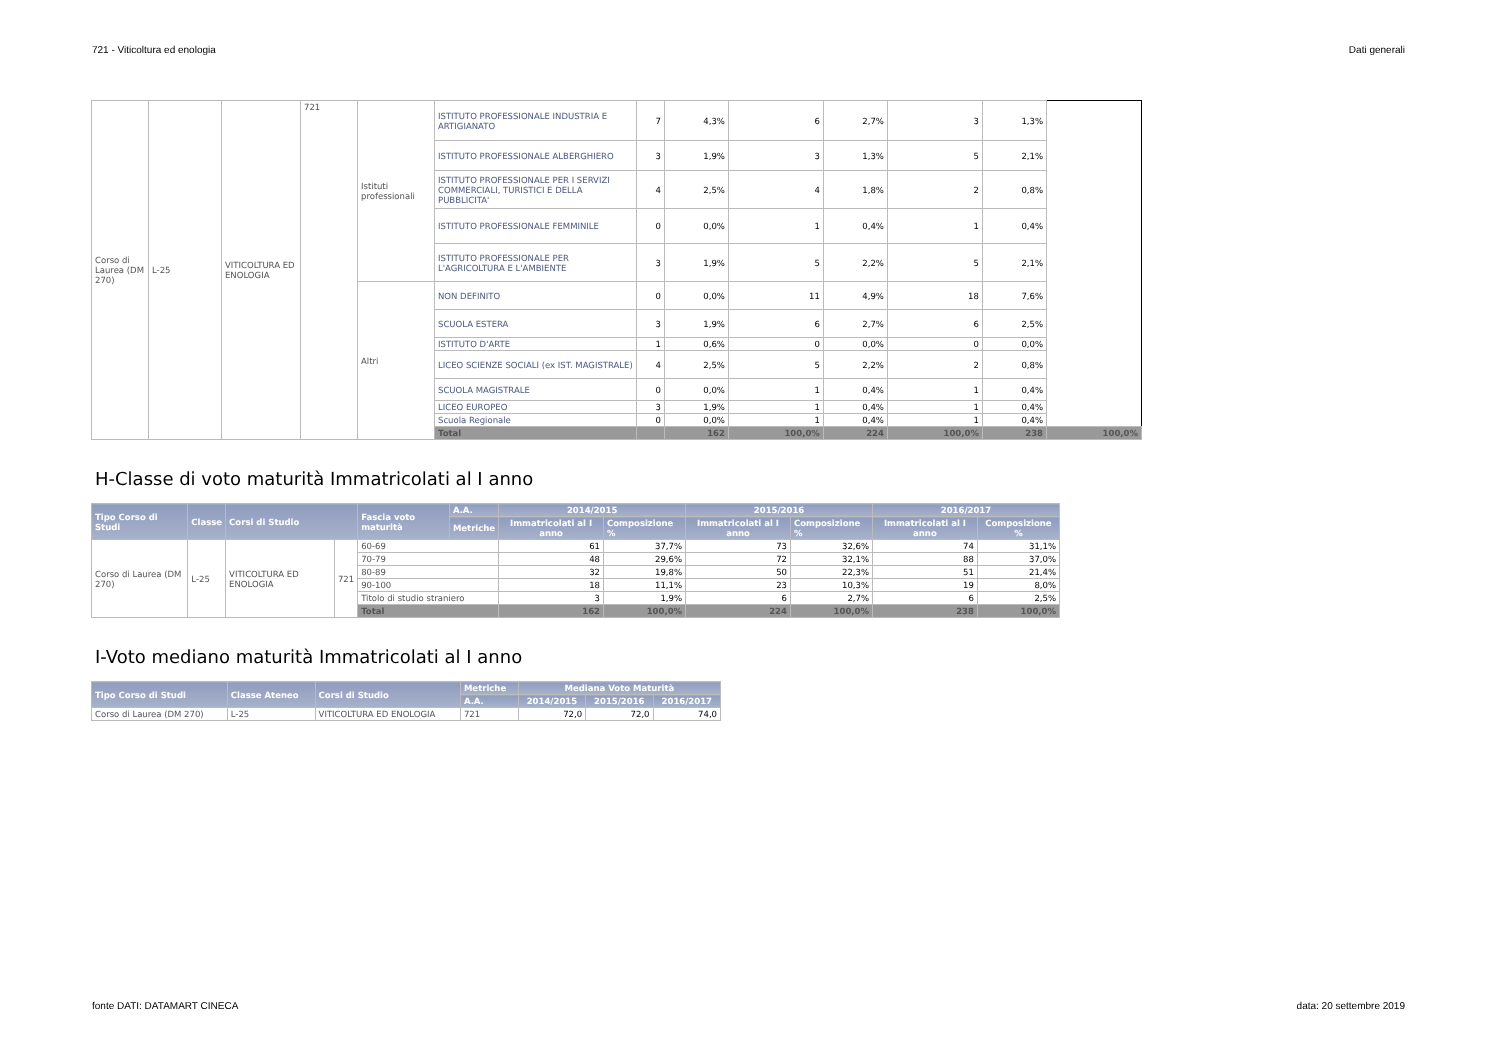721 - Viticoltura ed enologia Dati generali
| Corso di Laurea (DM 270) | L-25 | VITICOLTURA ED ENOLOGIA | 721 | Istituti professionali | ISTITUTO PROFESSIONALE INDUSTRIA E ARTIGIANATO | 7 | 4,3% | 6 | 2,7% | 3 | 1,3% | |
| | | | | | ISTITUTO PROFESSIONALE ALBERGHIERO | 3 | 1,9% | 3 | 1,3% | 5 | 2,1% | |
| | | | | | ISTITUTO PROFESSIONALE PER I SERVIZI COMMERCIALI, TURISTICI E DELLA PUBBLICITA' | 4 | 2,5% | 4 | 1,8% | 2 | 0,8% | |
| | | | | | ISTITUTO PROFESSIONALE FEMMINILE | 0 | 0,0% | 1 | 0,4% | 1 | 0,4% | |
| | | | | | ISTITUTO PROFESSIONALE PER L'AGRICOLTURA E L'AMBIENTE | 3 | 1,9% | 5 | 2,2% | 5 | 2,1% | |
| | | | | Altri | NON DEFINITO | 0 | 0,0% | 11 | 4,9% | 18 | 7,6% | |
| | | | | | SCUOLA ESTERA | 3 | 1,9% | 6 | 2,7% | 6 | 2,5% | |
| | | | | | ISTITUTO D'ARTE | 1 | 0,6% | 0 | 0,0% | 0 | 0,0% | |
| | | | | | LICEO SCIENZE SOCIALI (ex IST. MAGISTRALE) | 4 | 2,5% | 5 | 2,2% | 2 | 0,8% | |
| | | | | | SCUOLA MAGISTRALE | 0 | 0,0% | 1 | 0,4% | 1 | 0,4% | |
| | | | | | LICEO EUROPEO | 3 | 1,9% | 1 | 0,4% | 1 | 0,4% | |
| | | | | | Scuola Regionale | 0 | 0,0% | 1 | 0,4% | 1 | 0,4% | |
| | | | | | Total | | 162 | 100,0% | 224 | 100,0% | 238 | 100,0% |
H-Classe di voto maturità Immatricolati al I anno
| Tipo Corso di Studi | Classe | Corsi di Studio | | Fascia voto maturità | A.A. | 2014/2015 | | 2015/2016 | | 2016/2017 | |
| --- | --- | --- | --- | --- | --- | --- | --- | --- | --- | --- | --- |
| | | | | | Metriche | Immatricolati al I anno | Composizione % | Immatricolati al I anno | Composizione % | Immatricolati al I anno | Composizione % |
| Corso di Laurea (DM 270) | L-25 | VITICOLTURA ED ENOLOGIA | 721 | 60-69 | | 61 | 37,7% | 73 | 32,6% | 74 | 31,1% |
| | | | | 70-79 | | 48 | 29,6% | 72 | 32,1% | 88 | 37,0% |
| | | | | 80-89 | | 32 | 19,8% | 50 | 22,3% | 51 | 21,4% |
| | | | | 90-100 | | 18 | 11,1% | 23 | 10,3% | 19 | 8,0% |
| | | | | Titolo di studio straniero | | 3 | 1,9% | 6 | 2,7% | 6 | 2,5% |
| | | | | Total | | 162 | 100,0% | 224 | 100,0% | 238 | 100,0% |
I-Voto mediano maturità Immatricolati al I anno
| Tipo Corso di Studi | Classe Ateneo | Corsi di Studio | | Metriche | Mediana Voto Maturità | | |
| --- | --- | --- | --- | --- | --- | --- | --- |
| | | | | A.A. | 2014/2015 | 2015/2016 | 2016/2017 |
| Corso di Laurea (DM 270) | L-25 | VITICOLTURA ED ENOLOGIA | 721 | | 72,0 | 72,0 | 74,0 |
fonte DATI: DATAMART CINECA data: 20 settembre 2019